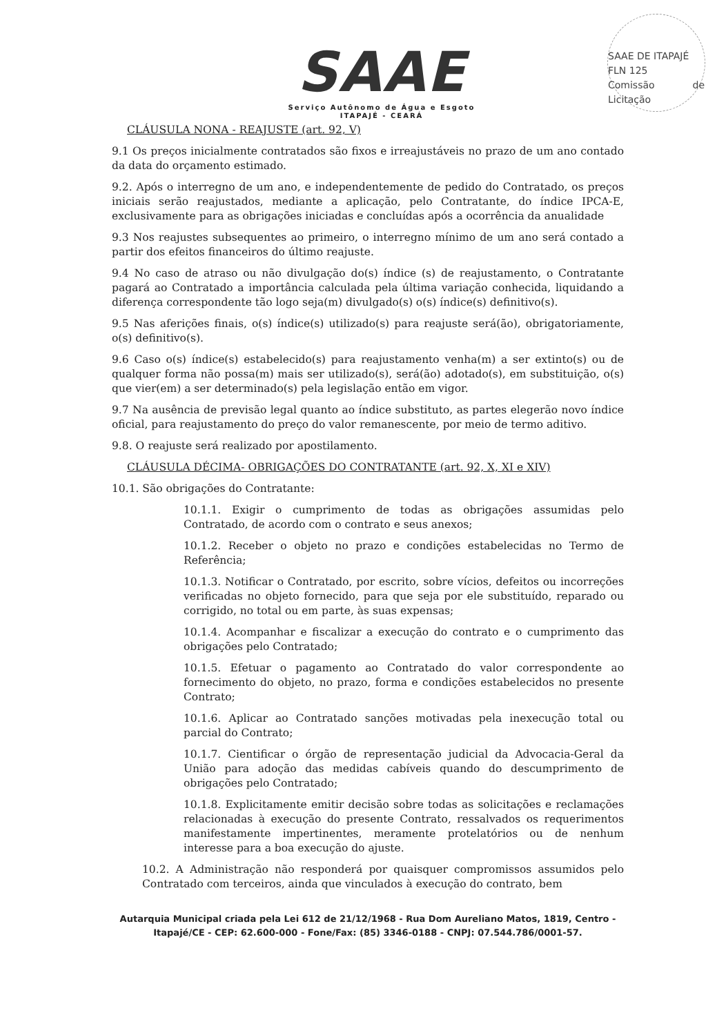SAAE DE ITAPAJÉ
FLN 125
Comissão de Licitação
SAAE
Serviço Autônomo de Água e Esgoto
ITAPAJÉ - CEARÁ
CLÁUSULA NONA - REAJUSTE (art. 92, V)
9.1 Os preços inicialmente contratados são fixos e irreajustáveis no prazo de um ano contado da data do orçamento estimado.
9.2. Após o interregno de um ano, e independentemente de pedido do Contratado, os preços iniciais serão reajustados, mediante a aplicação, pelo Contratante, do índice IPCA-E, exclusivamente para as obrigações iniciadas e concluídas após a ocorrência da anualidade
9.3 Nos reajustes subsequentes ao primeiro, o interregno mínimo de um ano será contado a partir dos efeitos financeiros do último reajuste.
9.4 No caso de atraso ou não divulgação do(s) índice (s) de reajustamento, o Contratante pagará ao Contratado a importância calculada pela última variação conhecida, liquidando a diferença correspondente tão logo seja(m) divulgado(s) o(s) índice(s) definitivo(s).
9.5 Nas aferições finais, o(s) índice(s) utilizado(s) para reajuste será(ão), obrigatoriamente, o(s) definitivo(s).
9.6 Caso o(s) índice(s) estabelecido(s) para reajustamento venha(m) a ser extinto(s) ou de qualquer forma não possa(m) mais ser utilizado(s), será(ão) adotado(s), em substituição, o(s) que vier(em) a ser determinado(s) pela legislação então em vigor.
9.7 Na ausência de previsão legal quanto ao índice substituto, as partes elegerão novo índice oficial, para reajustamento do preço do valor remanescente, por meio de termo aditivo.
9.8. O reajuste será realizado por apostilamento.
CLÁUSULA DÉCIMA- OBRIGAÇÕES DO CONTRATANTE (art. 92, X, XI e XIV)
10.1. São obrigações do Contratante:
10.1.1. Exigir o cumprimento de todas as obrigações assumidas pelo Contratado, de acordo com o contrato e seus anexos;
10.1.2. Receber o objeto no prazo e condições estabelecidas no Termo de Referência;
10.1.3. Notificar o Contratado, por escrito, sobre vícios, defeitos ou incorreções verificadas no objeto fornecido, para que seja por ele substituído, reparado ou corrigido, no total ou em parte, às suas expensas;
10.1.4. Acompanhar e fiscalizar a execução do contrato e o cumprimento das obrigações pelo Contratado;
10.1.5. Efetuar o pagamento ao Contratado do valor correspondente ao fornecimento do objeto, no prazo, forma e condições estabelecidos no presente Contrato;
10.1.6. Aplicar ao Contratado sanções motivadas pela inexecução total ou parcial do Contrato;
10.1.7. Cientificar o órgão de representação judicial da Advocacia-Geral da União para adoção das medidas cabíveis quando do descumprimento de obrigações pelo Contratado;
10.1.8. Explicitamente emitir decisão sobre todas as solicitações e reclamações relacionadas à execução do presente Contrato, ressalvados os requerimentos manifestamente impertinentes, meramente protelatórios ou de nenhum interesse para a boa execução do ajuste.
10.2. A Administração não responderá por quaisquer compromissos assumidos pelo Contratado com terceiros, ainda que vinculados à execução do contrato, bem
Autarquia Municipal criada pela Lei 612 de 21/12/1968 - Rua Dom Aureliano Matos, 1819, Centro - Itapajé/CE - CEP: 62.600-000 - Fone/Fax: (85) 3346-0188 - CNPJ: 07.544.786/0001-57.